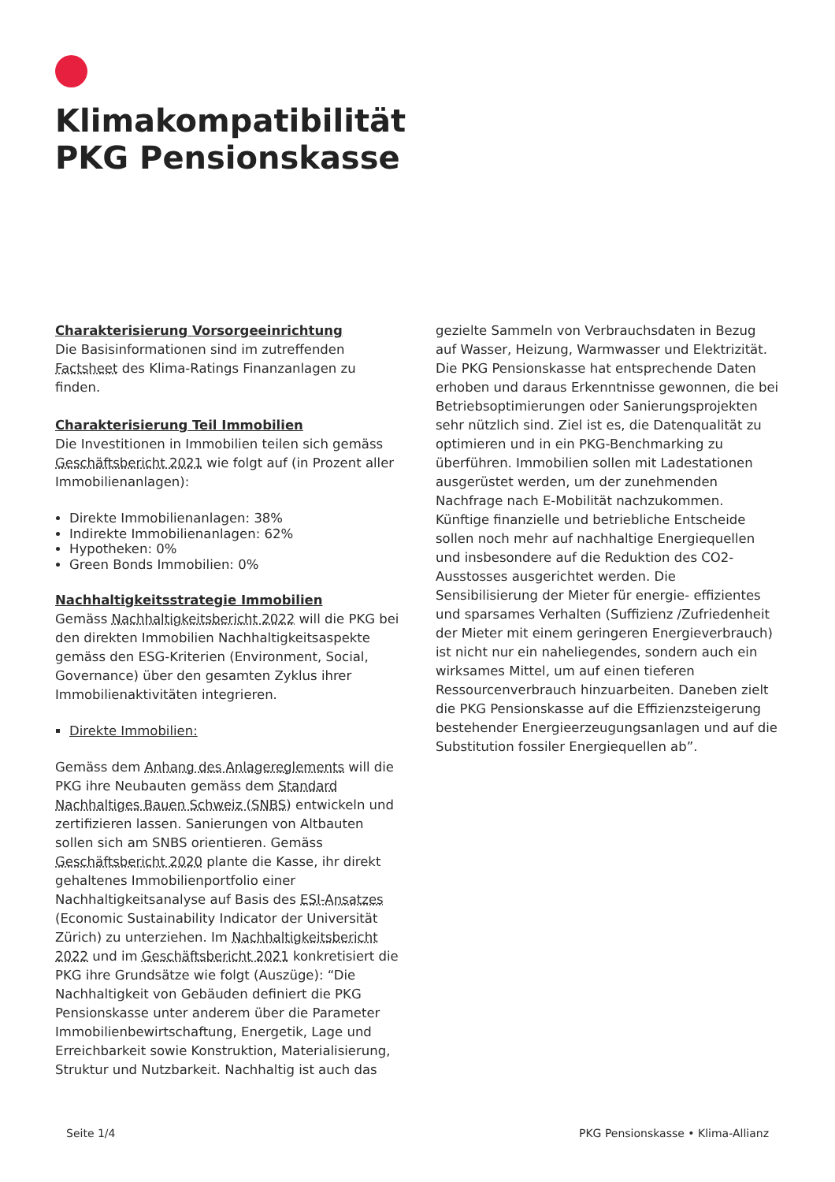Klimakompatibilität
PKG Pensionskasse
Charakterisierung Vorsorgeeinrichtung
Die Basisinformationen sind im zutreffenden Factsheet des Klima-Ratings Finanzanlagen zu finden.
Charakterisierung Teil Immobilien
Die Investitionen in Immobilien teilen sich gemäss Geschäftsbericht 2021 wie folgt auf (in Prozent aller Immobilienanlagen):
Direkte Immobilienanlagen: 38%
Indirekte Immobilienanlagen: 62%
Hypotheken: 0%
Green Bonds Immobilien: 0%
Nachhaltigkeitsstrategie Immobilien
Gemäss Nachhaltigkeitsbericht 2022 will die PKG bei den direkten Immobilien Nachhaltigkeitsaspekte gemäss den ESG-Kriterien (Environment, Social, Governance) über den gesamten Zyklus ihrer Immobilienaktivitäten integrieren.
Direkte Immobilien:
Gemäss dem Anhang des Anlagereglements will die PKG ihre Neubauten gemäss dem Standard Nachhaltiges Bauen Schweiz (SNBS) entwickeln und zertifizieren lassen. Sanierungen von Altbauten sollen sich am SNBS orientieren. Gemäss Geschäftsbericht 2020 plante die Kasse, ihr direkt gehaltenes Immobilienportfolio einer Nachhaltigkeitsanalyse auf Basis des ESI-Ansatzes (Economic Sustainability Indicator der Universität Zürich) zu unterziehen. Im Nachhaltigkeitsbericht 2022 und im Geschäftsbericht 2021 konkretisiert die PKG ihre Grundsätze wie folgt (Auszüge): “Die Nachhaltigkeit von Gebäuden definiert die PKG Pensionskasse unter anderem über die Parameter Immobilienbewirtschaftung, Energetik, Lage und Erreichbarkeit sowie Konstruktion, Materialisierung, Struktur und Nutzbarkeit. Nachhaltig ist auch das
gezielte Sammeln von Verbrauchsdaten in Bezug auf Wasser, Heizung, Warmwasser und Elektrizität. Die PKG Pensionskasse hat entsprechende Daten erhoben und daraus Erkenntnisse gewonnen, die bei Betriebsoptimierungen oder Sanierungsprojekten sehr nützlich sind. Ziel ist es, die Datenqualität zu optimieren und in ein PKG-Benchmarking zu überführen. Immobilien sollen mit Ladestationen ausgerüstet werden, um der zunehmenden Nachfrage nach E-Mobilität nachzukommen. Künftige finanzielle und betriebliche Entscheide sollen noch mehr auf nachhaltige Energiequellen und insbesondere auf die Reduktion des CO2-Ausstosses ausgerichtet werden. Die Sensibilisierung der Mieter für energie- effizientes und sparsames Verhalten (Suffizienz /Zufriedenheit der Mieter mit einem geringeren Energieverbrauch) ist nicht nur ein naheliegendes, sondern auch ein wirksames Mittel, um auf einen tieferen Ressourcenverbrauch hinzuarbeiten. Daneben zielt die PKG Pensionskasse auf die Effizienzsteigerung bestehender Energieerzeugungsanlagen und auf die Substitution fossiler Energiequellen ab”.
Seite 1/4 PKG Pensionskasse • Klima-Allianz